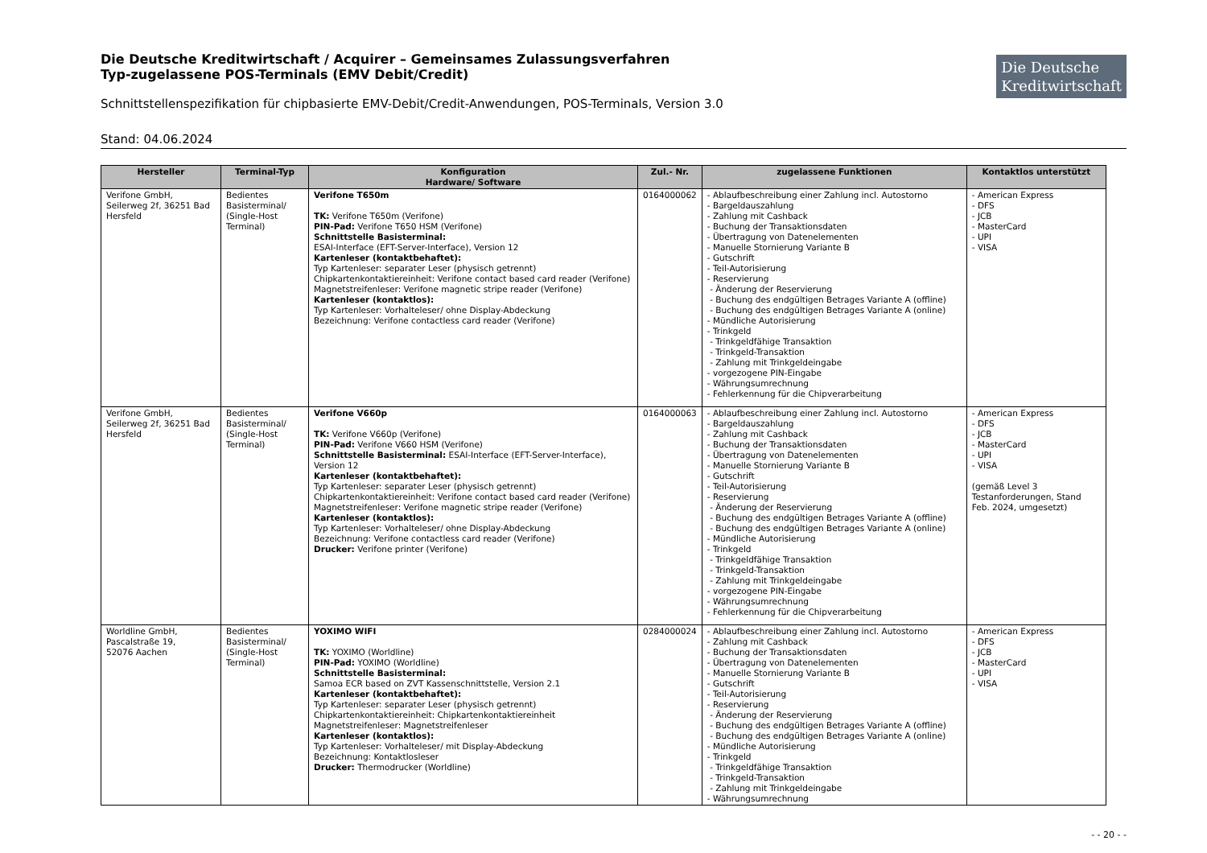Die Deutsche
Kreditwirtschaft
Die Deutsche Kreditwirtschaft / Acquirer – Gemeinsames Zulassungsverfahren
Typ-zugelassene POS-Terminals (EMV Debit/Credit)
Schnittstellenspezifikation für chipbasierte EMV-Debit/Credit-Anwendungen, POS-Terminals, Version 3.0
Stand: 04.06.2024
| Hersteller | Terminal-Typ | Konfiguration Hardware/ Software | Zul.- Nr. | zugelassene Funktionen | Kontaktlos unterstützt |
| --- | --- | --- | --- | --- | --- |
| Verifone GmbH, Seilerweg 2f, 36251 Bad Hersfeld | Bedientes Basisterminal/ (Single-Host Terminal) | Verifone T650m TK: Verifone T650m (Verifone) PIN-Pad: Verifone T650 HSM (Verifone) Schnittstelle Basisterminal: ESAI-Interface (EFT-Server-Interface), Version 12 Kartenleser (kontaktbehaftet): Typ Kartenleser: separater Leser (physisch getrennt) Chipkartenkontaktiereinheit: Verifone contact based card reader (Verifone) Magnetstreifenleser: Verifone magnetic stripe reader (Verifone) Kartenleser (kontaktlos): Typ Kartenleser: Vorhalteleser/ ohne Display-Abdeckung Bezeichnung: Verifone contactless card reader (Verifone) | 0164000062 | - Ablaufbeschreibung einer Zahlung incl. Autostorno - Bargeldauszahlung - Zahlung mit Cashback - Buchung der Transaktionsdaten - Übertragung von Datenelementen - Manuelle Stornierung Variante B - Gutschrift - Teil-Autorisierung - Reservierung - Änderung der Reservierung - Buchung des endgültigen Betrages Variante A (offline) - Buchung des endgültigen Betrages Variante A (online) - Mündliche Autorisierung - Trinkgeld - Trinkgeldfähige Transaktion - Trinkgeld-Transaktion - Zahlung mit Trinkgeldeingabe - vorgezogene PIN-Eingabe - Währungsumrechnung - Fehlerkennung für die Chipverarbeitung | - American Express - DFS - JCB - MasterCard - UPI - VISA |
| Verifone GmbH, Seilerweg 2f, 36251 Bad Hersfeld | Bedientes Basisterminal/ (Single-Host Terminal) | Verifone V660p TK: Verifone V660p (Verifone) PIN-Pad: Verifone V660 HSM (Verifone) Schnittstelle Basisterminal: ESAI-Interface (EFT-Server-Interface), Version 12 Kartenleser (kontaktbehaftet): Typ Kartenleser: separater Leser (physisch getrennt) Chipkartenkontaktiereinheit: Verifone contact based card reader (Verifone) Magnetstreifenleser: Verifone magnetic stripe reader (Verifone) Kartenleser (kontaktlos): Typ Kartenleser: Vorhalteleser/ ohne Display-Abdeckung Bezeichnung: Verifone contactless card reader (Verifone) Drucker: Verifone printer (Verifone) | 0164000063 | - Ablaufbeschreibung einer Zahlung incl. Autostorno - Bargeldauszahlung - Zahlung mit Cashback - Buchung der Transaktionsdaten - Übertragung von Datenelementen - Manuelle Stornierung Variante B - Gutschrift - Teil-Autorisierung - Reservierung - Änderung der Reservierung - Buchung des endgültigen Betrages Variante A (offline) - Buchung des endgültigen Betrages Variante A (online) - Mündliche Autorisierung - Trinkgeld - Trinkgeldfähige Transaktion - Trinkgeld-Transaktion - Zahlung mit Trinkgeldeingabe - vorgezogene PIN-Eingabe - Währungsumrechnung - Fehlerkennung für die Chipverarbeitung | - American Express - DFS - JCB - MasterCard - UPI - VISA (gemäß Level 3 Testanforderungen, Stand Feb. 2024, umgesetzt) |
| Worldline GmbH, Pascalstraße 19, 52076 Aachen | Bedientes Basisterminal/ (Single-Host Terminal) | YOXIMO WIFI TK: YOXIMO (Worldline) PIN-Pad: YOXIMO (Worldline) Schnittstelle Basisterminal: Samoa ECR based on ZVT Kassenschnittstelle, Version 2.1 Kartenleser (kontaktbehaftet): Typ Kartenleser: separater Leser (physisch getrennt) Chipkartenkontaktiereinheit: Chipkartenkontaktiereinheit Magnetstreifenleser: Magnetstreifenleser Kartenleser (kontaktlos): Typ Kartenleser: Vorhalteleser/ mit Display-Abdeckung Bezeichnung: Kontaktlosleser Drucker: Thermodrucker (Worldline) | 0284000024 | - Ablaufbeschreibung einer Zahlung incl. Autostorno - Zahlung mit Cashback - Buchung der Transaktionsdaten - Übertragung von Datenelementen - Manuelle Stornierung Variante B - Gutschrift - Teil-Autorisierung - Reservierung - Änderung der Reservierung - Buchung des endgültigen Betrages Variante A (offline) - Buchung des endgültigen Betrages Variante A (online) - Mündliche Autorisierung - Trinkgeld - Trinkgeldfähige Transaktion - Trinkgeld-Transaktion - Zahlung mit Trinkgeldeingabe - Währungsumrechnung | - American Express - DFS - JCB - MasterCard - UPI - VISA |
- - 20 - -